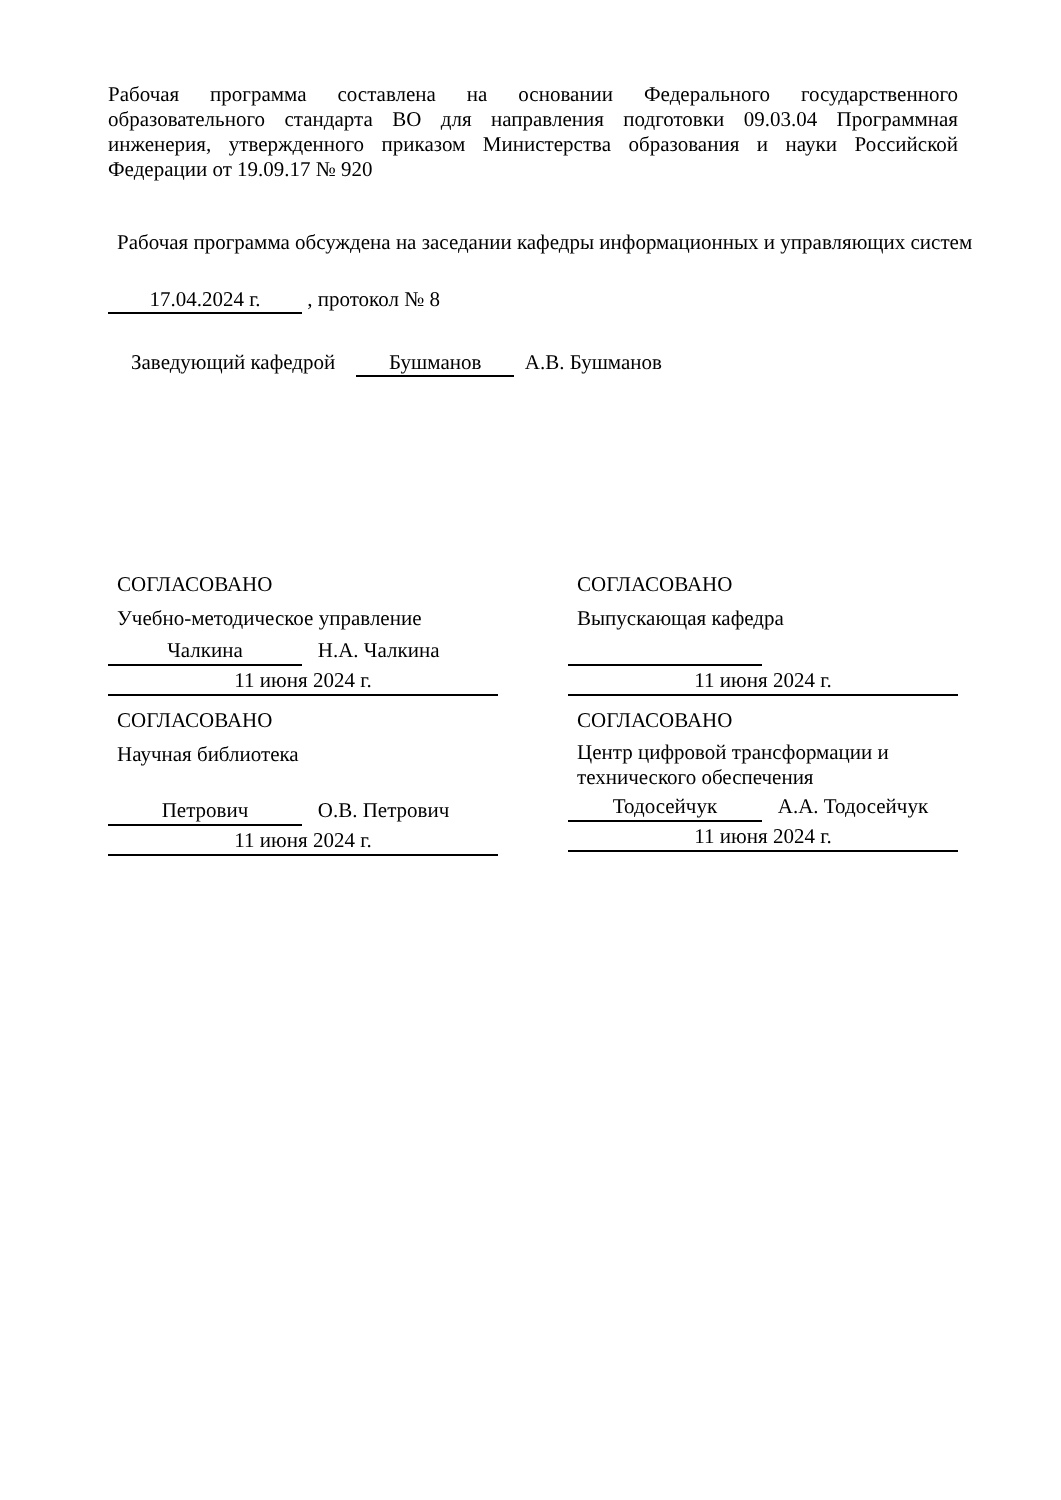Рабочая программа составлена на основании Федерального государственного образовательного стандарта ВО для направления подготовки 09.03.04 Программная инженерия, утвержденного приказом Министерства образования и науки Российской Федерации от 19.09.17 № 920
Рабочая программа обсуждена на заседании кафедры информационных и управляющих систем
17.04.2024 г. , протокол № 8
Заведующий кафедрой Бушманов А.В. Бушманов
СОГЛАСОВАНО
Учебно-методическое управление
Чалкина Н.А. Чалкина
11 июня 2024 г.
СОГЛАСОВАНО
Научная библиотека
Петрович О.В. Петрович
11 июня 2024 г.
СОГЛАСОВАНО
Выпускающая кафедра
11 июня 2024 г.
СОГЛАСОВАНО
Центр цифровой трансформации и технического обеспечения
Тодосейчук А.А. Тодосейчук
11 июня 2024 г.